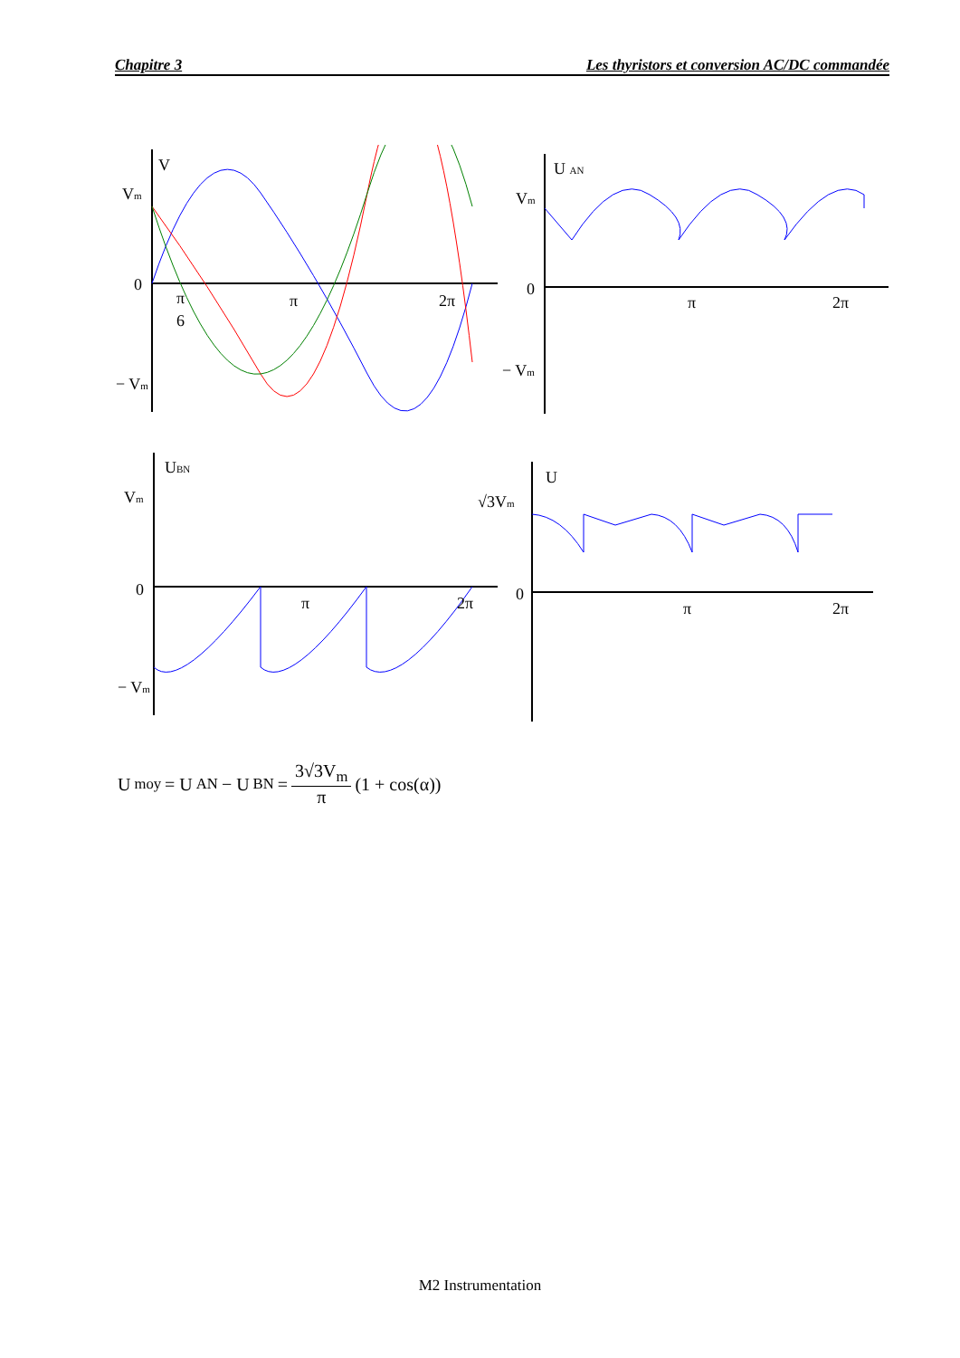Chapitre 3 Les thyristors et conversion AC/DC commandée
V
Vm
0
− Vm
π
6
π
2π
U AN
Vm
0
− Vm
π
2π
UBN
Vm
0
− Vm
π
2π
U
√3Vm
0
π
2π
U<sub>moy</sub> = U<sub>AN</sub> − U<sub>BN</sub> = 3√3V<sub>m</sub> π (1 + cos(α))
M2 Instrumentation